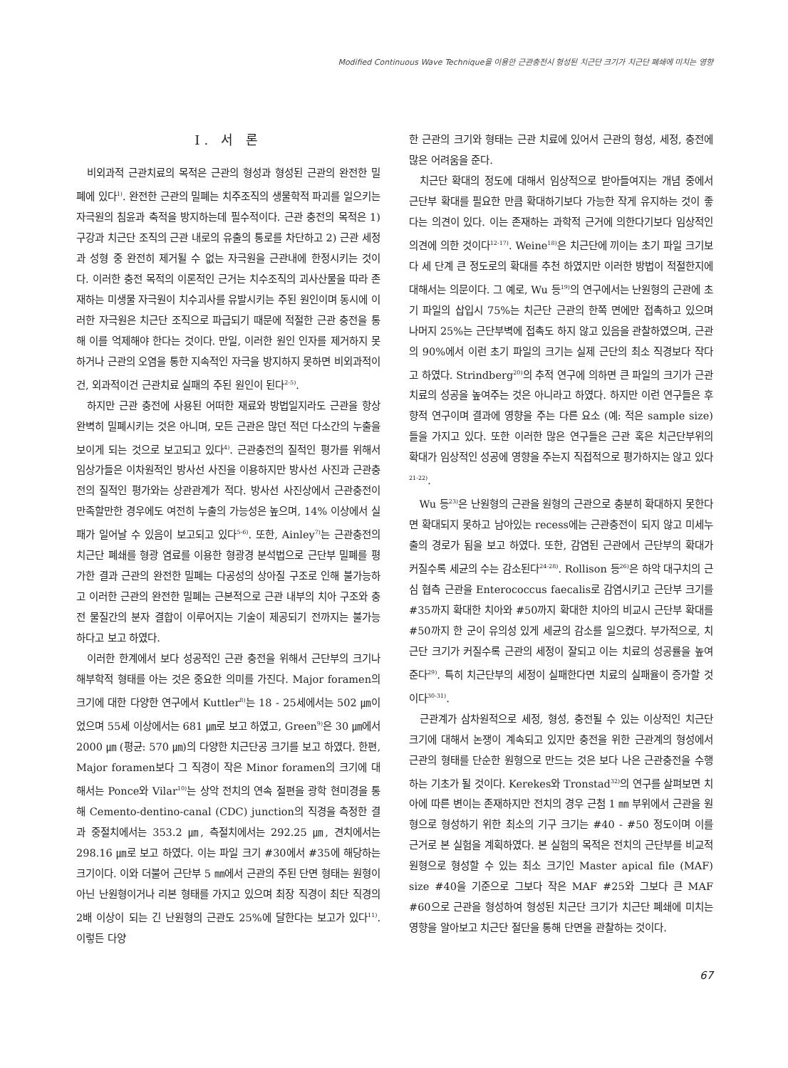Modified Continuous Wave Technique을 이용한 근관충전시 형성된 치근단 크기가 치근단 폐쇄에 미치는 영향
Ⅰ. 서 론
비외과적 근관치료의 목적은 근관의 형성과 형성된 근관의 완전한 밀폐에 있다<sup>1)</sup>. 완전한 근관의 밀폐는 치주조직의 생물학적 파괴를 일으키는 자극원의 침윤과 축적을 방지하는데 필수적이다. 근관 충전의 목적은 1) 구강과 치근단 조직의 근관 내로의 유출의 통로를 차단하고 2) 근관 세정과 성형 중 완전히 제거될 수 없는 자극원을 근관내에 한정시키는 것이다. 이러한 충전 목적의 이론적인 근거는 치수조직의 괴사산물을 따라 존재하는 미생물 자극원이 치수괴사를 유발시키는 주된 원인이며 동시에 이러한 자극원은 치근단 조직으로 파급되기 때문에 적절한 근관 충전을 통해 이를 억제해야 한다는 것이다. 만일, 이러한 원인 인자를 제거하지 못하거나 근관의 오염을 통한 지속적인 자극을 방지하지 못하면 비외과적이건, 외과적이건 근관치료 실패의 주된 원인이 된다<sup>2-5)</sup>.
하지만 근관 충전에 사용된 어떠한 재료와 방법일지라도 근관을 항상 완벽히 밀폐시키는 것은 아니며, 모든 근관은 많던 적던 다소간의 누출을 보이게 되는 것으로 보고되고 있다<sup>4)</sup>. 근관충전의 질적인 평가를 위해서 임상가들은 이차원적인 방사선 사진을 이용하지만 방사선 사진과 근관충전의 질적인 평가와는 상관관계가 적다. 방사선 사진상에서 근관충전이 만족할만한 경우에도 여전히 누출의 가능성은 높으며, 14% 이상에서 실패가 일어날 수 있음이 보고되고 있다<sup>5-6)</sup>. 또한, Ainley<sup>7)</sup>는 근관충전의 치근단 폐쇄를 형광 염료를 이용한 형광경 분석법으로 근단부 밀폐를 평가한 결과 근관의 완전한 밀폐는 다공성의 상아질 구조로 인해 불가능하고 이러한 근관의 완전한 밀폐는 근본적으로 근관 내부의 치아 구조와 충전 물질간의 분자 결합이 이루어지는 기술이 제공되기 전까지는 불가능 하다고 보고 하였다.
이러한 한계에서 보다 성공적인 근관 충전을 위해서 근단부의 크기나 해부학적 형태를 아는 것은 중요한 의미를 가진다. Major foramen의 크기에 대한 다양한 연구에서 Kuttler<sup>8)</sup>는 18 - 25세에서는 502 ㎛이었으며 55세 이상에서는 681 ㎛로 보고 하였고, Green<sup>9)</sup>은 30 ㎛에서 2000 ㎛ (평균: 570 ㎛)의 다양한 치근단공 크기를 보고 하였다. 한편, Major foramen보다 그 직경이 작은 Minor foramen의 크기에 대해서는 Ponce와 Vilar<sup>10)</sup>는 상악 전치의 연속 절편을 광학 현미경을 통해 Cemento-dentino-canal (CDC) junction의 직경을 측정한 결과 중절치에서는 353.2 ㎛, 측절치에서는 292.25 ㎛, 견치에서는 298.16 ㎛로 보고 하였다. 이는 파일 크기 #30에서 #35에 해당하는 크기이다. 이와 더불어 근단부 5 ㎜에서 근관의 주된 단면 형태는 원형이 아닌 난원형이거나 리본 형태를 가지고 있으며 최장 직경이 최단 직경의 2배 이상이 되는 긴 난원형의 근관도 25%에 달한다는 보고가 있다<sup>11)</sup>. 이렇든 다양
한 근관의 크기와 형태는 근관 치료에 있어서 근관의 형성, 세정, 충전에 많은 어려움을 준다.
치근단 확대의 정도에 대해서 임상적으로 받아들여지는 개념 중에서 근단부 확대를 필요한 만큼 확대하기보다 가능한 작게 유지하는 것이 좋다는 의견이 있다. 이는 존재하는 과학적 근거에 의한다기보다 임상적인 의견에 의한 것이다<sup>12-17)</sup>. Weine<sup>18)</sup>은 치근단에 끼이는 초기 파일 크기보다 세 단계 큰 정도로의 확대를 추천 하였지만 이러한 방법이 적절한지에 대해서는 의문이다. 그 예로, Wu 등<sup>19)</sup>의 연구에서는 난원형의 근관에 초기 파일의 삽입시 75%는 치근단 근관의 한쪽 면에만 접촉하고 있으며 나머지 25%는 근단부벽에 접촉도 하지 않고 있음을 관찰하였으며, 근관의 90%에서 이런 초기 파일의 크기는 실제 근단의 최소 직경보다 작다고 하였다. Strindberg<sup>20)</sup>의 추적 연구에 의하면 큰 파일의 크기가 근관치료의 성공을 높여주는 것은 아니라고 하였다. 하지만 이런 연구들은 후향적 연구이며 결과에 영향을 주는 다른 요소 (예: 적은 sample size)들을 가지고 있다. 또한 이러한 많은 연구들은 근관 혹은 치근단부위의 확대가 임상적인 성공에 영향을 주는지 직접적으로 평가하지는 않고 있다<sup>21-22)</sup>.
Wu 등<sup>23)</sup>은 난원형의 근관을 원형의 근관으로 충분히 확대하지 못한다면 확대되지 못하고 남아있는 recess에는 근관충전이 되지 않고 미세누출의 경로가 됨을 보고 하였다. 또한, 감염된 근관에서 근단부의 확대가 커질수록 세균의 수는 감소된다<sup>24-28)</sup>. Rollison 등<sup>26)</sup>은 하악 대구치의 근심 협측 근관을 Enterococcus faecalis로 감염시키고 근단부 크기를 #35까지 확대한 치아와 #50까지 확대한 치아의 비교시 근단부 확대를 #50까지 한 군이 유의성 있게 세균의 감소를 일으켰다. 부가적으로, 치근단 크기가 커질수록 근관의 세정이 잘되고 이는 치료의 성공률을 높여 준다<sup>29)</sup>. 특히 치근단부의 세정이 실패한다면 치료의 실패율이 증가할 것이다<sup>30-31)</sup>.
근관계가 삼차원적으로 세정, 형성, 충전될 수 있는 이상적인 치근단 크기에 대해서 논쟁이 계속되고 있지만 충전을 위한 근관계의 형성에서 근관의 형태를 단순한 원형으로 만드는 것은 보다 나은 근관충전을 수행하는 기초가 될 것이다. Kerekes와 Tronstad<sup>32)</sup>의 연구를 살펴보면 치아에 따른 변이는 존재하지만 전치의 경우 근첨 1 ㎜ 부위에서 근관을 원형으로 형성하기 위한 최소의 기구 크기는 #40 - #50 정도이며 이를 근거로 본 실험을 계획하였다. 본 실험의 목적은 전치의 근단부를 비교적 원형으로 형성할 수 있는 최소 크기인 Master apical file (MAF) size #40을 기준으로 그보다 작은 MAF #25와 그보다 큰 MAF #60으로 근관을 형성하여 형성된 치근단 크기가 치근단 폐쇄에 미치는 영향을 알아보고 치근단 절단을 통해 단면을 관찰하는 것이다.
67